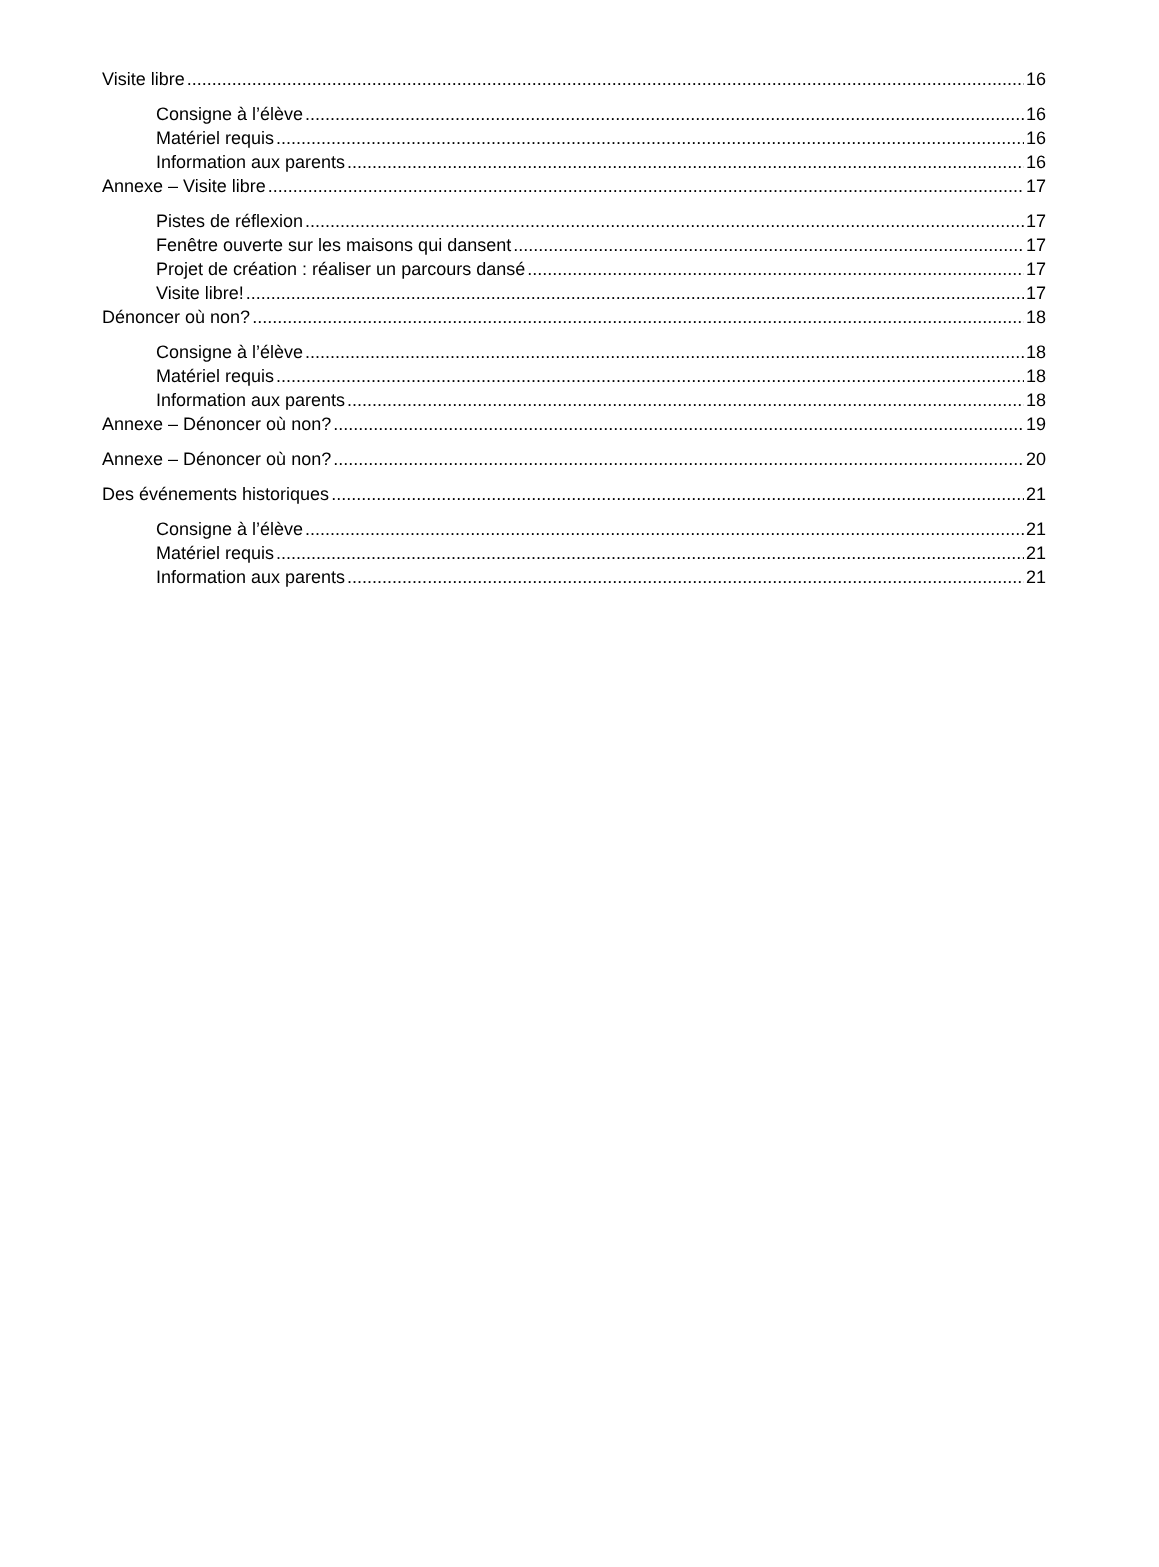Visite libre 16
Consigne à l’élève 16
Matériel requis 16
Information aux parents 16
Annexe – Visite libre 17
Pistes de réflexion 17
Fenêtre ouverte sur les maisons qui dansent 17
Projet de création : réaliser un parcours dansé 17
Visite libre! 17
Dénoncer où non? 18
Consigne à l’élève 18
Matériel requis 18
Information aux parents 18
Annexe – Dénoncer où non? 19
Annexe – Dénoncer où non? 20
Des événements historiques 21
Consigne à l’élève 21
Matériel requis 21
Information aux parents 21